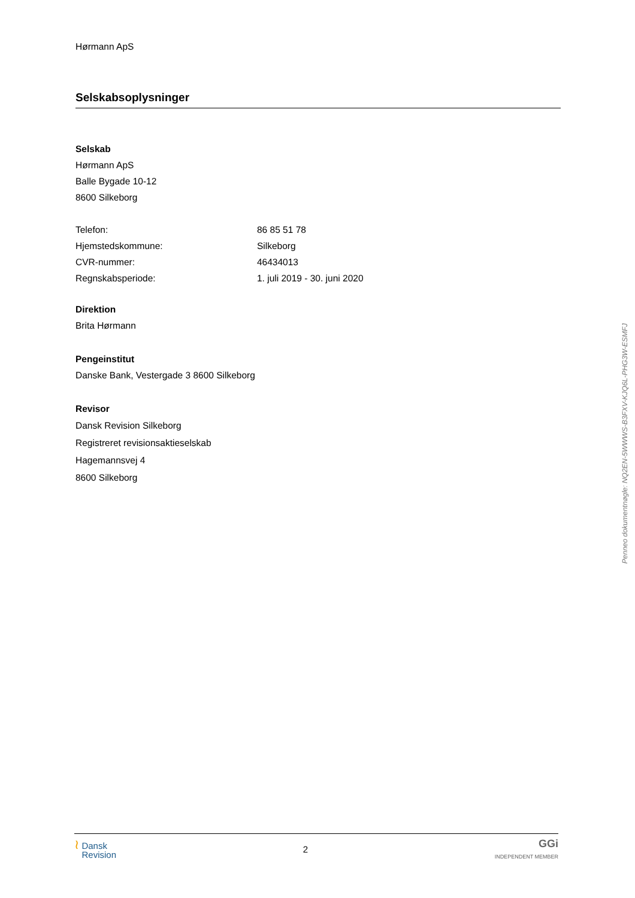Hørmann ApS
Selskabsoplysninger
Selskab
Hørmann ApS
Balle Bygade 10-12
8600 Silkeborg
| Telefon: | 86 85 51 78 |
| Hjemstedskommune: | Silkeborg |
| CVR-nummer: | 46434013 |
| Regnskabsperiode: | 1. juli 2019 - 30. juni 2020 |
Direktion
Brita Hørmann
Pengeinstitut
Danske Bank, Vestergade 3 8600 Silkeborg
Revisor
Dansk Revision Silkeborg
Registreret revisionsaktieselskab
Hagemannsvej 4
8600 Silkeborg
Penneo dokumentnøgle: NQ2EN-5WWWS-B3FXV-KJQ6L-PHG3W-ESMFJ
≀ Dansk
Revision
2
GGi
INDEPENDENT MEMBER